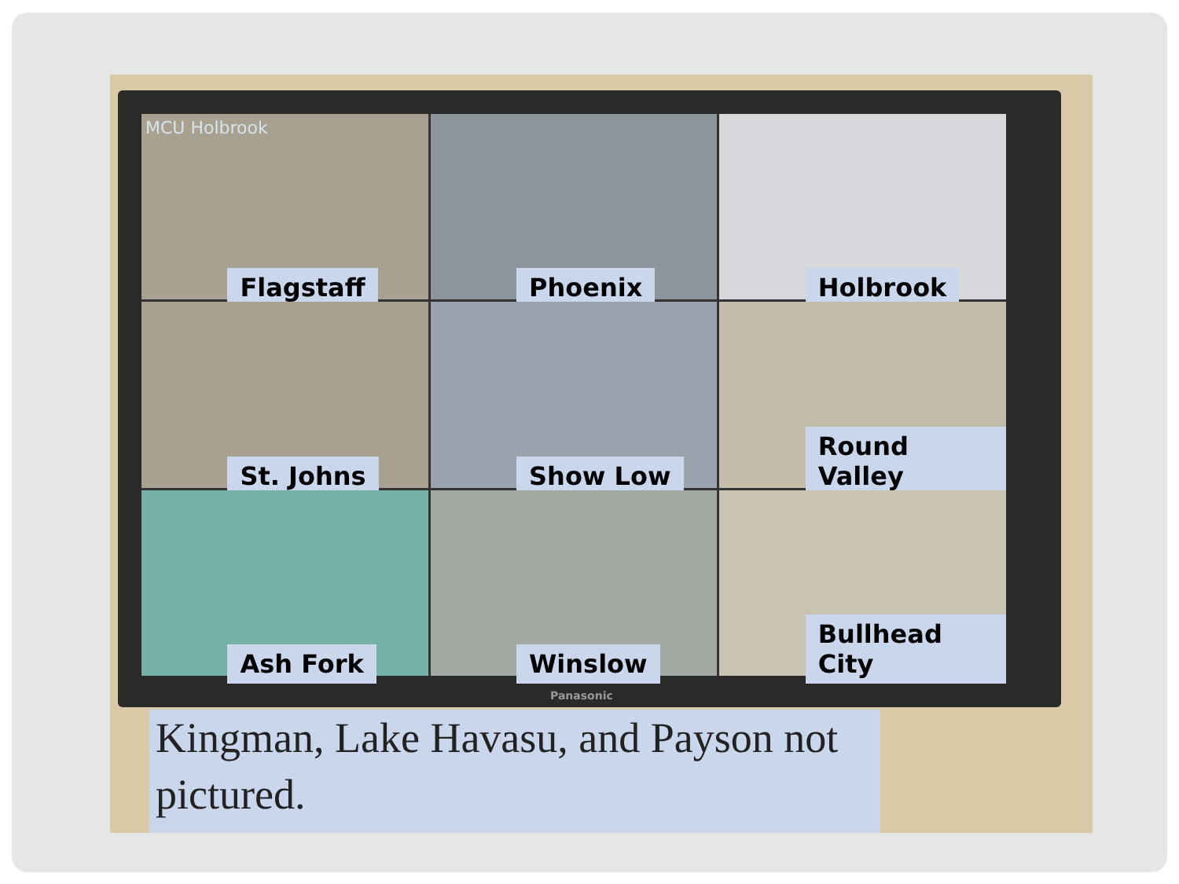MCU Holbrook
Flagstaff
Phoenix
Holbrook
St. Johns
Show Low
Round Valley
Ash Fork
Winslow
Bullhead City
Panasonic
Kingman, Lake Havasu, and Payson not pictured.